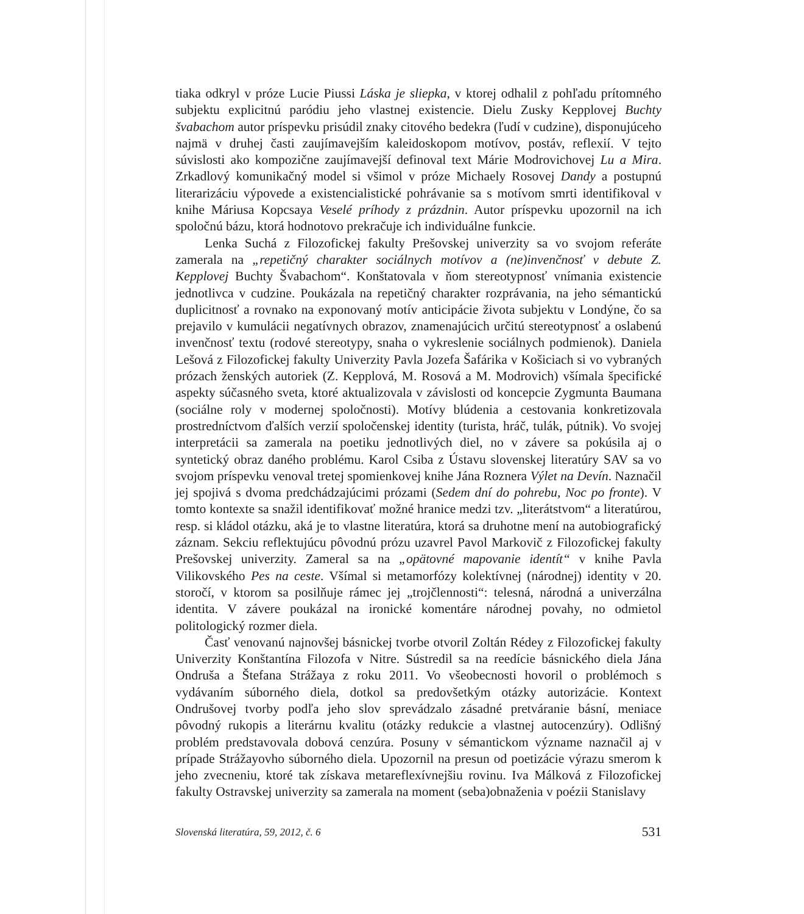tiaka odkryl v próze Lucie Piussi Láska je sliepka, v ktorej odhalil z pohľadu prítomného subjektu explicitnú paródiu jeho vlastnej existencie. Dielu Zusky Kepplovej Buchty švabachom autor príspevku prisúdil znaky citového bedekra (ľudí v cudzine), disponujúceho najmä v druhej časti zaujímavejším kaleidoskopom motívov, postáv, reflexií. V tejto súvislosti ako kompozične zaujímavejší definoval text Márie Modrovichovej Lu a Mira. Zrkadlový komunikačný model si všimol v próze Michaely Rosovej Dandy a postupnú literarizáciu výpovede a existencialistické pohrávanie sa s motívom smrti identifikoval v knihe Máriusa Kopcsaya Veselé príhody z prázdnin. Autor príspevku upozornil na ich spoločnú bázu, ktorá hodnotovo prekračuje ich individuálne funkcie.
Lenka Suchá z Filozofickej fakulty Prešovskej univerzity sa vo svojom referáte zamerala na „repetičný charakter sociálnych motívov a (ne)invenčnosť v debute Z. Kepplovej Buchty Švabachom“. Konštatovala v ňom stereotypnosť vnímania existencie jednotlivca v cudzine. Poukázala na repetičný charakter rozprávania, na jeho sémantickú duplicitnosť a rovnako na exponovaný motív anticipácie života subjektu v Londýne, čo sa prejavilo v kumulácii negatívnych obrazov, znamenajúcich určitú stereotypnosť a oslabenú invenčnosť textu (rodové stereotypy, snaha o vykreslenie sociálnych podmienok). Daniela Lešová z Filozofickej fakulty Univerzity Pavla Jozefa Šafárika v Košiciach si vo vybraných prózach ženských autoriek (Z. Kepplová, M. Rosová a M. Modrovich) všímala špecifické aspekty súčasného sveta, ktoré aktualizovala v závislosti od koncepcie Zygmunta Baumana (sociálne roly v modernej spoločnosti). Motívy blúdenia a cestovania konkretizovala prostredníctvom ďalších verzií spoločenskej identity (turista, hráč, tulák, pútnik). Vo svojej interpretácii sa zamerala na poetiku jednotlivých diel, no v závere sa pokúsila aj o syntetický obraz daného problému. Karol Csiba z Ústavu slovenskej literatúry SAV sa vo svojom príspevku venoval tretej spomienkovej knihe Jána Roznera Výlet na Devín. Naznačil jej spojivá s dvoma predchádzajúcimi prózami (Sedem dní do pohrebu, Noc po fronte). V tomto kontexte sa snažil identifikovať možné hranice medzi tzv. „literátstvom“ a literatúrou, resp. si kládol otázku, aká je to vlastne literatúra, ktorá sa druhotne mení na autobiografický záznam. Sekciu reflektujúcu pôvodnú prózu uzavrel Pavol Markovič z Filozofickej fakulty Prešovskej univerzity. Zameral sa na „opätovné mapovanie identít“ v knihe Pavla Vilikovského Pes na ceste. Všímal si metamorfózy kolektívnej (národnej) identity v 20. storočí, v ktorom sa posilňuje rámec jej „trojčlennosti“: telesná, národná a univerzálna identita. V závere poukázal na ironické komentáre národnej povahy, no odmietol politologický rozmer diela.
Časť venovanú najnovšej básnickej tvorbe otvoril Zoltán Rédey z Filozofickej fakulty Univerzity Konštantína Filozofa v Nitre. Sústredil sa na reedície básnického diela Jána Ondruša a Štefana Strážaya z roku 2011. Vo všeobecnosti hovoril o problémoch s vydávaním súborného diela, dotkol sa predovšetkým otázky autorizácie. Kontext Ondrušovej tvorby podľa jeho slov sprevádzalo zásadné pretváranie básní, meniace pôvodný rukopis a literárnu kvalitu (otázky redukcie a vlastnej autocenzúry). Odlišný problém predstavovala dobová cenzúra. Posuny v sémantickom význame naznačil aj v prípade Strážayovho súborného diela. Upozornil na presun od poetizácie výrazu smerom k jeho zvecneniu, ktoré tak získava metareflexívnejšiu rovinu. Iva Málková z Filozofickej fakulty Ostravskej univerzity sa zamerala na moment (seba)obnaženia v poézii Stanislavy
Slovenská literatúra, 59, 2012, č. 6 531